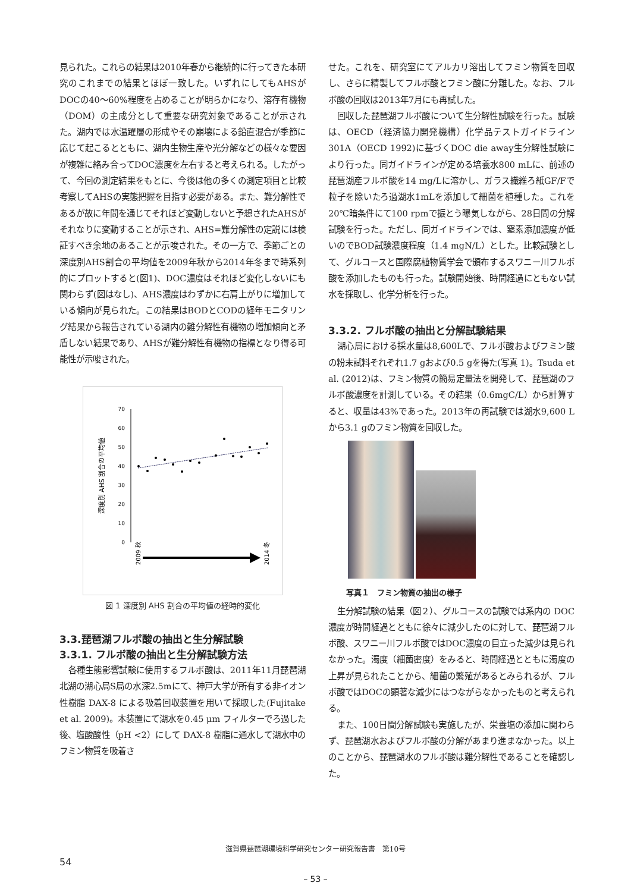見られた。これらの結果は2010年春から継続的に行ってきた本研究のこれまでの結果とほぼ一致した。いずれにしてもAHSがDOCの40〜60%程度を占めることが明らかになり、溶存有機物（DOM）の主成分として重要な研究対象であることが示された。湖内では水温躍層の形成やその崩壊による鉛直混合が季節に応じて起こるとともに、湖内生物生産や光分解などの様々な要因が複雑に絡み合ってDOC濃度を左右すると考えられる。したがって、今回の測定結果をもとに、今後は他の多くの測定項目と比較考察してAHSの実態把握を目指す必要がある。また、難分解性であるが故に年間を通じてそれほど変動しないと予想されたAHSがそれなりに変動することが示され、AHS=難分解性の定説には検証すべき余地のあることが示唆された。その一方で、季節ごとの深度別AHS割合の平均値を2009年秋から2014年冬まで時系列的にプロットすると(図1)、DOC濃度はそれほど変化しないにも関わらず(図はなし)、AHS濃度はわずかに右肩上がりに増加している傾向が見られた。この結果はBODとCODの経年モニタリング結果から報告されている湖内の難分解性有機物の増加傾向と矛盾しない結果であり、AHSが難分解性有機物の指標となり得る可能性が示唆された。
70
60
50
40
30
20
10
0
深度別 AHS 割合の平均値
2009 秋
2014 冬
図 1 深度別 AHS 割合の平均値の経時的変化
3.3.琵琶湖フルボ酸の抽出と生分解試験
3.3.1. フルボ酸の抽出と生分解試験方法
各種生態影響試験に使用するフルボ酸は、2011年11月琵琶湖北湖の湖心局S局の水深2.5mにて、神戸大学が所有する非イオン性樹脂 DAX-8 による吸着回収装置を用いて採取した(Fujitake et al. 2009)。本装置にて湖水を0.45 μm フィルターでろ過した後、塩酸酸性（pH <2）にして DAX-8 樹脂に通水して湖水中のフミン物質を吸着さ
せた。これを、研究室にてアルカリ溶出してフミン物質を回収し、さらに精製してフルボ酸とフミン酸に分離した。なお、フルボ酸の回収は2013年7月にも再試した。
回収した琵琶湖フルボ酸について生分解性試験を行った。試験は、OECD（経済協力開発機構）化学品テストガイドライン301A（OECD 1992)に基づくDOC die away生分解性試験により行った。同ガイドラインが定める培養水800 mLに、前述の琵琶湖産フルボ酸を14 mg/Lに溶かし、ガラス繊維ろ紙GF/Fで粒子を除いたろ過湖水1mLを添加して細菌を植種した。これを20℃暗条件にて100 rpmで振とう曝気しながら、28日間の分解試験を行った。ただし、同ガイドラインでは、窒素添加濃度が低いのでBOD試験濃度程度（1.4 mgN/L）とした。比較試験として、グルコースと国際腐植物質学会で頒布するスワニー川フルボ酸を添加したものも行った。試験開始後、時間経過にともない試水を採取し、化学分析を行った。
3.3.2. フルボ酸の抽出と分解試験結果
湖心局における採水量は8,600Lで、フルボ酸およびフミン酸の粉末試料それぞれ1.7 gおよび0.5 gを得た(写真 1)。Tsuda et al. (2012)は、フミン物質の簡易定量法を開発して、琵琶湖のフルボ酸濃度を計測している。その結果（0.6mgC/L）から計算すると、収量は43%であった。2013年の再試験では湖水9,600 Lから3.1 gのフミン物質を回収した。
写真１　フミン物質の抽出の様子
生分解試験の結果（図２）、グルコースの試験では系内の DOC 濃度が時間経過とともに徐々に減少したのに対して、琵琶湖フルボ酸、スワニー川フルボ酸ではDOC濃度の目立った減少は見られなかった。濁度（細菌密度）をみると、時間経過とともに濁度の上昇が見られたことから、細菌の繁殖があるとみられるが、フルボ酸ではDOCの顕著な減少にはつながらなかったものと考えられる。
また、100日間分解試験も実施したが、栄養塩の添加に関わらず、琵琶湖水およびフルボ酸の分解があまり進まなかった。以上のことから、琵琶湖水のフルボ酸は難分解性であることを確認した。
滋賀県琵琶湖環境科学研究センター研究報告書　第10号
54
– 53 –